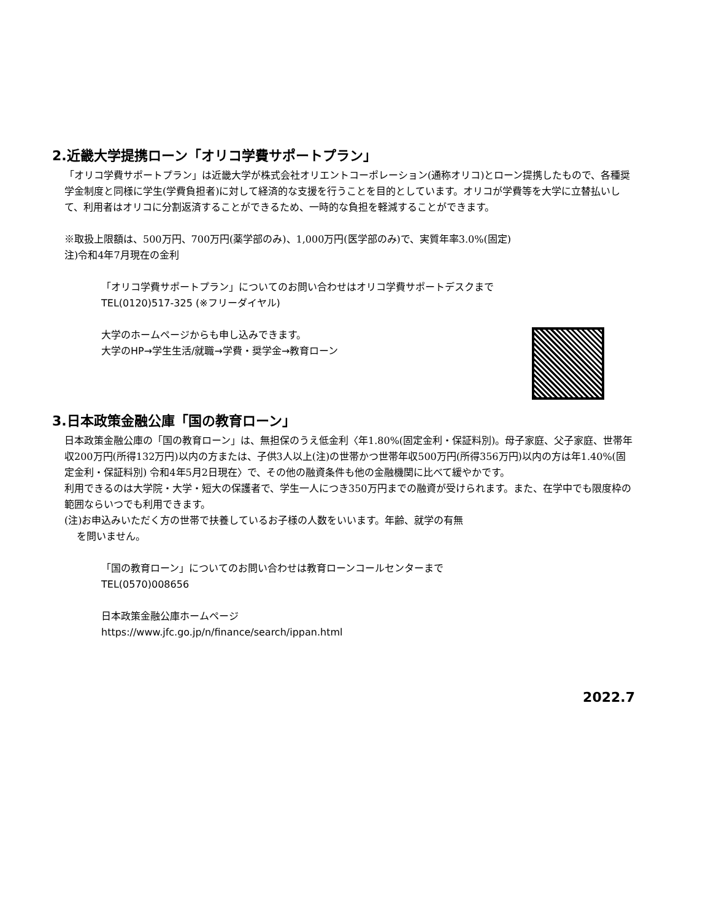2.近畿大学提携ローン「オリコ学費サポートプラン」
「オリコ学費サポートプラン」は近畿大学が株式会社オリエントコーポレーション(通称オリコ)とローン提携したもので、各種奨学金制度と同様に学生(学費負担者)に対して経済的な支援を行うことを目的としています。オリコが学費等を大学に立替払いして、利用者はオリコに分割返済することができるため、一時的な負担を軽減することができます。
※取扱上限額は、500万円、700万円(薬学部のみ)、1,000万円(医学部のみ)で、実質年率3.0%(固定)
注)令和4年7月現在の金利
「オリコ学費サポートプラン」についてのお問い合わせはオリコ学費サポートデスクまで
TEL(0120)517-325 (※フリーダイヤル)
大学のホームページからも申し込みできます。
大学のHP→学生生活/就職→学費・奨学金→教育ローン
3.日本政策金融公庫「国の教育ローン」
日本政策金融公庫の「国の教育ローン」は、無担保のうえ低金利〈年1.80%(固定金利・保証料別)。母子家庭、父子家庭、世帯年収200万円(所得132万円)以内の方または、子供3人以上(注)の世帯かつ世帯年収500万円(所得356万円)以内の方は年1.40%(固定金利・保証料別) 令和4年5月2日現在〉で、その他の融資条件も他の金融機関に比べて緩やかです。
利用できるのは大学院・大学・短大の保護者で、学生一人につき350万円までの融資が受けられます。また、在学中でも限度枠の範囲ならいつでも利用できます。
(注)お申込みいただく方の世帯で扶養しているお子様の人数をいいます。年齢、就学の有無
を問いません。
「国の教育ローン」についてのお問い合わせは教育ローンコールセンターまで
TEL(0570)008656
日本政策金融公庫ホームページ
https://www.jfc.go.jp/n/finance/search/ippan.html
2022.7